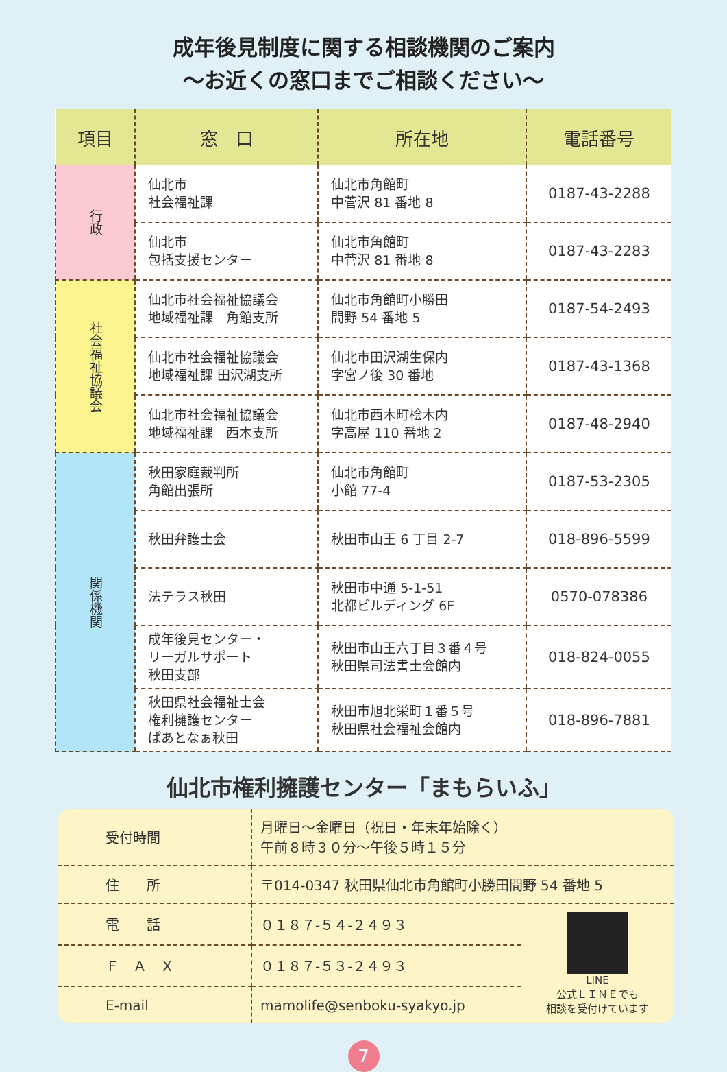成年後見制度に関する相談機関のご案内
～お近くの窓口までご相談ください～
| 項目 | 窓 口 | 所在地 | 電話番号 |
| --- | --- | --- | --- |
| 行政 | 仙北市 社会福祉課 | 仙北市角館町 中菅沢 81 番地 8 | 0187-43-2288 |
| | 仙北市 包括支援センター | 仙北市角館町 中菅沢 81 番地 8 | 0187-43-2283 |
| 社会福祉協議会 | 仙北市社会福祉協議会 地域福祉課 角館支所 | 仙北市角館町小勝田 間野 54 番地 5 | 0187-54-2493 |
| | 仙北市社会福祉協議会 地域福祉課 田沢湖支所 | 仙北市田沢湖生保内 字宮ノ後 30 番地 | 0187-43-1368 |
| | 仙北市社会福祉協議会 地域福祉課 西木支所 | 仙北市西木町桧木内 字高屋 110 番地 2 | 0187-48-2940 |
| 関係機関 | 秋田家庭裁判所 角館出張所 | 仙北市角館町 小館 77-4 | 0187-53-2305 |
| | 秋田弁護士会 | 秋田市山王 6 丁目 2-7 | 018-896-5599 |
| | 法テラス秋田 | 秋田市中通 5-1-51 北都ビルディング 6F | 0570-078386 |
| | 成年後見センター・ リーガルサポート 秋田支部 | 秋田市山王六丁目３番４号 秋田県司法書士会館内 | 018-824-0055 |
| | 秋田県社会福祉士会 権利擁護センター ぱあとなぁ秋田 | 秋田市旭北栄町１番５号 秋田県社会福祉会館内 | 018-896-7881 |
仙北市権利擁護センター「まもらいふ」
| 受付時間 | 月曜日～金曜日（祝日・年末年始除く） 午前８時３０分～午後５時１５分 | |
| 住 所 | 〒014-0347 秋田県仙北市角館町小勝田間野 54 番地 5 | |
| 電 話 | ０１８７-５４-２４９３ | LINE 公式ＬＩＮＥでも 相談を受付けています |
| Ｆ Ａ Ｘ | ０１８７-５３-２４９３ | |
| E-mail | mamolife@senboku-syakyo.jp | |
7